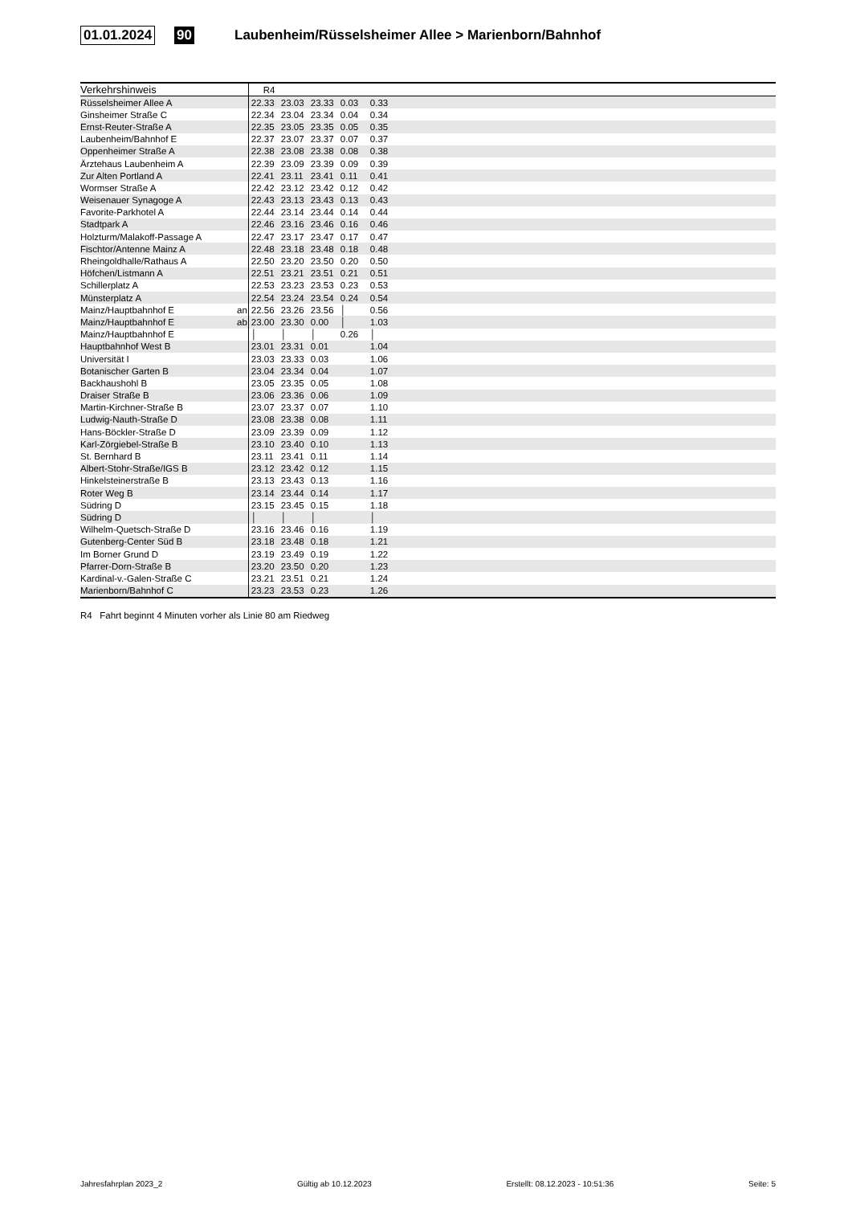01.01.2024 90 Laubenheim/Rüsselsheimer Allee > Marienborn/Bahnhof
| Verkehrshinweis | | R4 | | | | | |
| --- | --- | --- | --- | --- | --- | --- | --- |
| Rüsselsheimer Allee A | | 22.33 | 23.03 | 23.33 | 0.03 | 0.33 | |
| Ginsheimer Straße C | | 22.34 | 23.04 | 23.34 | 0.04 | 0.34 | |
| Ernst-Reuter-Straße A | | 22.35 | 23.05 | 23.35 | 0.05 | 0.35 | |
| Laubenheim/Bahnhof E | | 22.37 | 23.07 | 23.37 | 0.07 | 0.37 | |
| Oppenheimer Straße A | | 22.38 | 23.08 | 23.38 | 0.08 | 0.38 | |
| Ärztehaus Laubenheim A | | 22.39 | 23.09 | 23.39 | 0.09 | 0.39 | |
| Zur Alten Portland A | | 22.41 | 23.11 | 23.41 | 0.11 | 0.41 | |
| Wormser Straße A | | 22.42 | 23.12 | 23.42 | 0.12 | 0.42 | |
| Weisenauer Synagoge A | | 22.43 | 23.13 | 23.43 | 0.13 | 0.43 | |
| Favorite-Parkhotel A | | 22.44 | 23.14 | 23.44 | 0.14 | 0.44 | |
| Stadtpark A | | 22.46 | 23.16 | 23.46 | 0.16 | 0.46 | |
| Holzturm/Malakoff-Passage A | | 22.47 | 23.17 | 23.47 | 0.17 | 0.47 | |
| Fischtor/Antenne Mainz A | | 22.48 | 23.18 | 23.48 | 0.18 | 0.48 | |
| Rheingoldhalle/Rathaus A | | 22.50 | 23.20 | 23.50 | 0.20 | 0.50 | |
| Höfchen/Listmann A | | 22.51 | 23.21 | 23.51 | 0.21 | 0.51 | |
| Schillerplatz A | | 22.53 | 23.23 | 23.53 | 0.23 | 0.53 | |
| Münsterplatz A | | 22.54 | 23.24 | 23.54 | 0.24 | 0.54 | |
| Mainz/Hauptbahnhof E | an | 22.56 | 23.26 | 23.56 | │ | 0.56 | |
| Mainz/Hauptbahnhof E | ab | 23.00 | 23.30 | 0.00 | │ | 1.03 | |
| Mainz/Hauptbahnhof E | | │ | │ | │ | 0.26 | │ | |
| Hauptbahnhof West B | | 23.01 | 23.31 | 0.01 | | 1.04 | |
| Universität I | | 23.03 | 23.33 | 0.03 | | 1.06 | |
| Botanischer Garten B | | 23.04 | 23.34 | 0.04 | | 1.07 | |
| Backhaushohl B | | 23.05 | 23.35 | 0.05 | | 1.08 | |
| Draiser Straße B | | 23.06 | 23.36 | 0.06 | | 1.09 | |
| Martin-Kirchner-Straße B | | 23.07 | 23.37 | 0.07 | | 1.10 | |
| Ludwig-Nauth-Straße D | | 23.08 | 23.38 | 0.08 | | 1.11 | |
| Hans-Böckler-Straße D | | 23.09 | 23.39 | 0.09 | | 1.12 | |
| Karl-Zörgiebel-Straße B | | 23.10 | 23.40 | 0.10 | | 1.13 | |
| St. Bernhard B | | 23.11 | 23.41 | 0.11 | | 1.14 | |
| Albert-Stohr-Straße/IGS B | | 23.12 | 23.42 | 0.12 | | 1.15 | |
| Hinkelsteinerstraße B | | 23.13 | 23.43 | 0.13 | | 1.16 | |
| Roter Weg B | | 23.14 | 23.44 | 0.14 | | 1.17 | |
| Südring D | | 23.15 | 23.45 | 0.15 | | 1.18 | |
| Südring D | | │ | │ | │ | | │ | |
| Wilhelm-Quetsch-Straße D | | 23.16 | 23.46 | 0.16 | | 1.19 | |
| Gutenberg-Center Süd B | | 23.18 | 23.48 | 0.18 | | 1.21 | |
| Im Borner Grund D | | 23.19 | 23.49 | 0.19 | | 1.22 | |
| Pfarrer-Dorn-Straße B | | 23.20 | 23.50 | 0.20 | | 1.23 | |
| Kardinal-v.-Galen-Straße C | | 23.21 | 23.51 | 0.21 | | 1.24 | |
| Marienborn/Bahnhof C | | 23.23 | 23.53 | 0.23 | | 1.26 | |
R4 Fahrt beginnt 4 Minuten vorher als Linie 80 am Riedweg
Jahresfahrplan 2023_2 Gültig ab 10.12.2023 Erstellt: 08.12.2023 - 10:51:36 Seite: 5